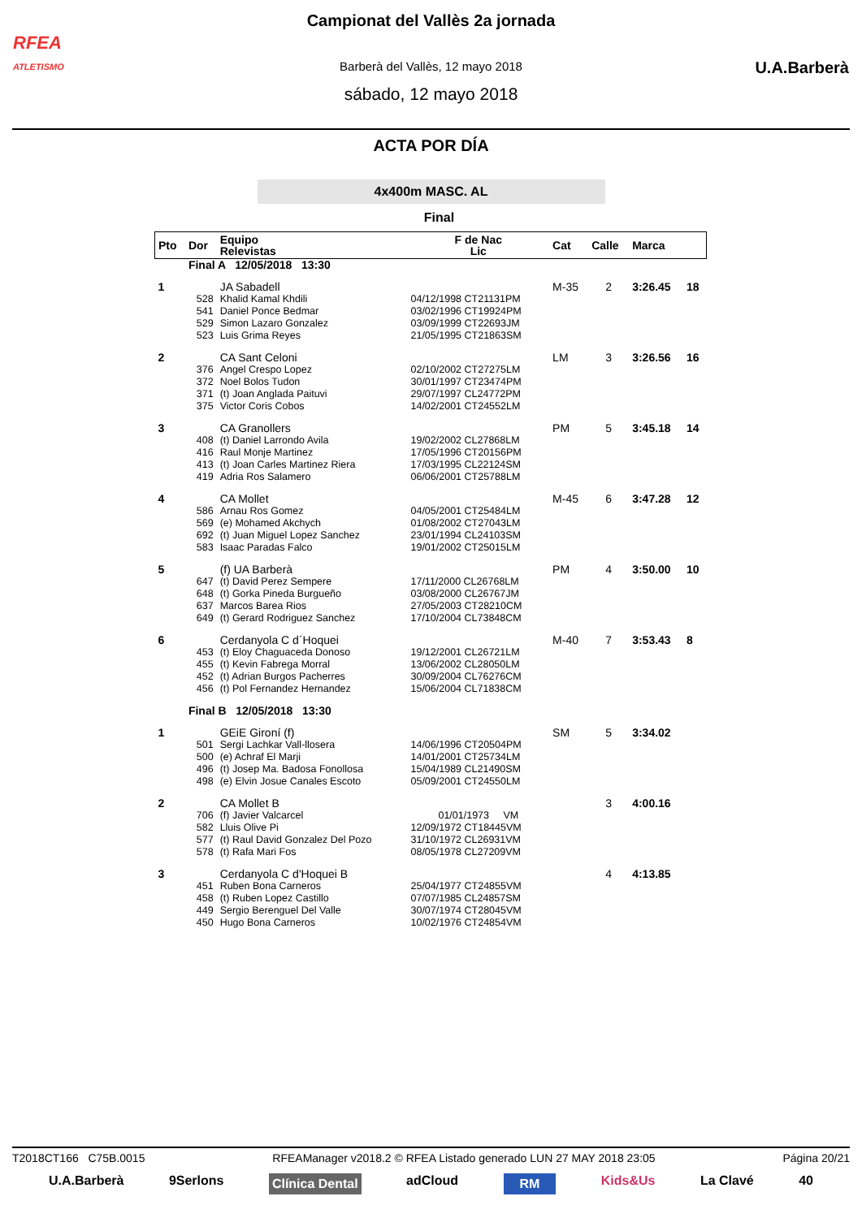RFEA
ATLETISMO
U.A.Barberà
Campionat del Vallès 2a jornada
Barberà del Vallès, 12 mayo 2018
sábado, 12 mayo 2018
ACTA POR DÍA
4x400m MASC. AL
Final
| Pto | Dor | Equipo Relevistas | F de Nac Lic | Cat | Calle | Marca | |
| --- | --- | --- | --- | --- | --- | --- | --- |
| | Final A 12/05/2018 13:30 | | | | | | |
| 1 | | JA Sabadell | | M-35 | 2 | 3:26.45 | 18 |
| | 528 | Khalid Kamal Khdili | 04/12/1998 CT21131PM | | | | |
| | 541 | Daniel Ponce Bedmar | 03/02/1996 CT19924PM | | | | |
| | 529 | Simon Lazaro Gonzalez | 03/09/1999 CT22693JM | | | | |
| | 523 | Luis Grima Reyes | 21/05/1995 CT21863SM | | | | |
| 2 | | CA Sant Celoni | | LM | 3 | 3:26.56 | 16 |
| | 376 | Angel Crespo Lopez | 02/10/2002 CT27275LM | | | | |
| | 372 | Noel Bolos Tudon | 30/01/1997 CT23474PM | | | | |
| | 371 | (t) Joan Anglada Paituvi | 29/07/1997 CL24772PM | | | | |
| | 375 | Victor Coris Cobos | 14/02/2001 CT24552LM | | | | |
| 3 | | CA Granollers | | PM | 5 | 3:45.18 | 14 |
| | 408 | (t) Daniel Larrondo Avila | 19/02/2002 CL27868LM | | | | |
| | 416 | Raul Monje Martinez | 17/05/1996 CT20156PM | | | | |
| | 413 | (t) Joan Carles Martinez Riera | 17/03/1995 CL22124SM | | | | |
| | 419 | Adria Ros Salamero | 06/06/2001 CT25788LM | | | | |
| 4 | | CA Mollet | | M-45 | 6 | 3:47.28 | 12 |
| | 586 | Arnau Ros Gomez | 04/05/2001 CT25484LM | | | | |
| | 569 | (e) Mohamed Akchych | 01/08/2002 CT27043LM | | | | |
| | 692 | (t) Juan Miguel Lopez Sanchez | 23/01/1994 CL24103SM | | | | |
| | 583 | Isaac Paradas Falco | 19/01/2002 CT25015LM | | | | |
| 5 | | (f) UA Barberà | | PM | 4 | 3:50.00 | 10 |
| | 647 | (t) David Perez Sempere | 17/11/2000 CL26768LM | | | | |
| | 648 | (t) Gorka Pineda Burgueño | 03/08/2000 CL26767JM | | | | |
| | 637 | Marcos Barea Rios | 27/05/2003 CT28210CM | | | | |
| | 649 | (t) Gerard Rodriguez Sanchez | 17/10/2004 CL73848CM | | | | |
| 6 | | Cerdanyola C d´Hoquei | | M-40 | 7 | 3:53.43 | 8 |
| | 453 | (t) Eloy Chaguaceda Donoso | 19/12/2001 CL26721LM | | | | |
| | 455 | (t) Kevin Fabrega Morral | 13/06/2002 CL28050LM | | | | |
| | 452 | (t) Adrian Burgos Pacherres | 30/09/2004 CL76276CM | | | | |
| | 456 | (t) Pol Fernandez Hernandez | 15/06/2004 CL71838CM | | | | |
| | Final B 12/05/2018 13:30 | | | | | | |
| 1 | | GEiE Gironí (f) | | SM | 5 | 3:34.02 | |
| | 501 | Sergi Lachkar Vall-llosera | 14/06/1996 CT20504PM | | | | |
| | 500 | (e) Achraf El Marji | 14/01/2001 CT25734LM | | | | |
| | 496 | (t) Josep Ma. Badosa Fonollosa | 15/04/1989 CL21490SM | | | | |
| | 498 | (e) Elvin Josue Canales Escoto | 05/09/2001 CT24550LM | | | | |
| 2 | | CA Mollet B | | | 3 | 4:00.16 | |
| | 706 | (f) Javier Valcarcel | 01/01/1973 VM | | | | |
| | 582 | Lluis Olive Pi | 12/09/1972 CT18445VM | | | | |
| | 577 | (t) Raul David Gonzalez Del Pozo | 31/10/1972 CL26931VM | | | | |
| | 578 | (t) Rafa Mari Fos | 08/05/1978 CL27209VM | | | | |
| 3 | | Cerdanyola C d'Hoquei B | | | 4 | 4:13.85 | |
| | 451 | Ruben Bona Carneros | 25/04/1977 CT24855VM | | | | |
| | 458 | (t) Ruben Lopez Castillo | 07/07/1985 CL24857SM | | | | |
| | 449 | Sergio Berenguel Del Valle | 30/07/1974 CT28045VM | | | | |
| | 450 | Hugo Bona Carneros | 10/02/1976 CT24854VM | | | | |
T2018CT166 C75B.0015 RFEAManager v2018.2 © RFEA Listado generado LUN 27 MAY 2018 23:05 Página 20/21
U.A.Barberà 9Serlons Clínica Dental adCloud RM Kids&Us La Clavé 40